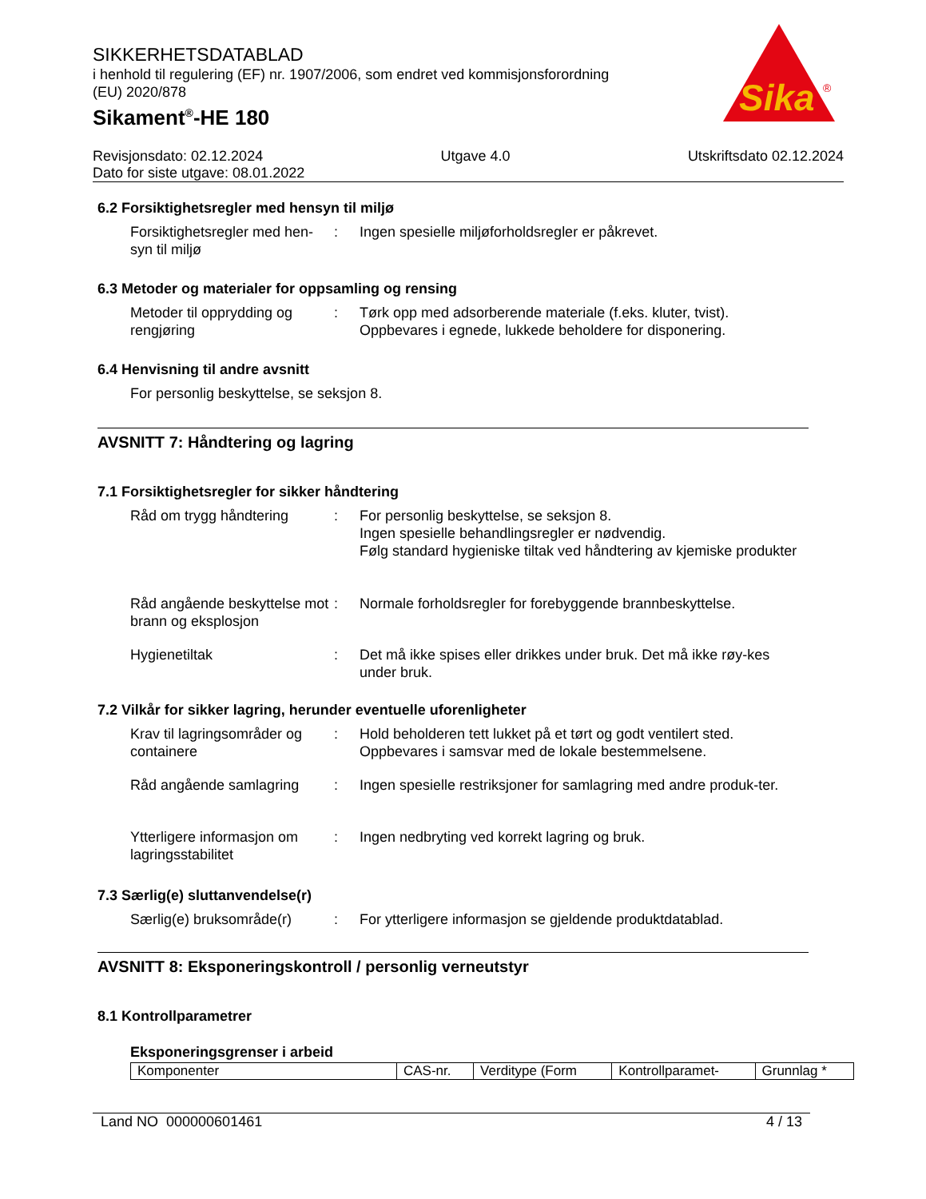SIKKERHETSDATABLAD
i henhold til regulering (EF) nr. 1907/2006, som endret ved kommisjonsforordning (EU) 2020/878
Sikament<sup>®</sup>-HE 180
Sika
®
Revisjonsdato: 02.12.2024 Utgave 4.0 Utskriftsdato 02.12.2024
Dato for siste utgave: 08.01.2022
6.2 Forsiktighetsregler med hensyn til miljø
Forsiktighetsregler med hen-syn til miljø
: Ingen spesielle miljøforholdsregler er påkrevet.
6.3 Metoder og materialer for oppsamling og rensing
Metoder til opprydding og rengjøring
: Tørk opp med adsorberende materiale (f.eks. kluter, tvist).
Oppbevares i egnede, lukkede beholdere for disponering.
6.4 Henvisning til andre avsnitt
For personlig beskyttelse, se seksjon 8.
AVSNITT 7: Håndtering og lagring
7.1 Forsiktighetsregler for sikker håndtering
Råd om trygg håndtering : For personlig beskyttelse, se seksjon 8.
Ingen spesielle behandlingsregler er nødvendig.
Følg standard hygieniske tiltak ved håndtering av kjemiske produkter
Råd angående beskyttelse mot brann og eksplosjon
: Normale forholdsregler for forebyggende brannbeskyttelse.
Hygienetiltak : Det må ikke spises eller drikkes under bruk. Det må ikke røy-kes under bruk.
7.2 Vilkår for sikker lagring, herunder eventuelle uforenligheter
Krav til lagringsområder og containere
: Hold beholderen tett lukket på et tørt og godt ventilert sted.
Oppbevares i samsvar med de lokale bestemmelsene.
Råd angående samlagring : Ingen spesielle restriksjoner for samlagring med andre produk-ter.
Ytterligere informasjon om lagringsstabilitet
: Ingen nedbryting ved korrekt lagring og bruk.
7.3 Særlig(e) sluttanvendelse(r)
Særlig(e) bruksområde(r)
: For ytterligere informasjon se gjeldende produktdatablad.
AVSNITT 8: Eksponeringskontroll / personlig verneutstyr
8.1 Kontrollparametrer
Eksponeringsgrenser i arbeid
| Komponenter | CAS-nr. | Verditype (Form | Kontrollparamet- | Grunnlag * |
Land NO 000000601461 4 / 13